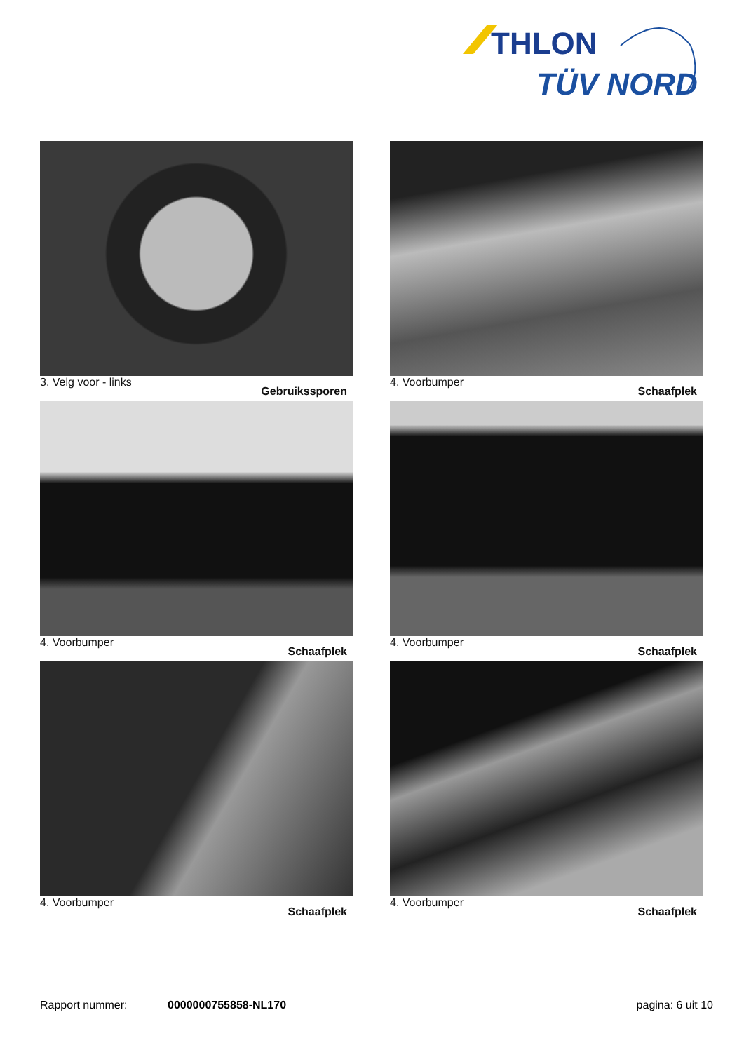THLON
TÜV NORD
3. Velg voor - links Gebruikssporen
4. Voorbumper Schaafplek
4. Voorbumper Schaafplek
4. Voorbumper Schaafplek
4. Voorbumper Schaafplek
4. Voorbumper Schaafplek
Rapport nummer: 0000000755858-NL170 pagina: 6 uit 10